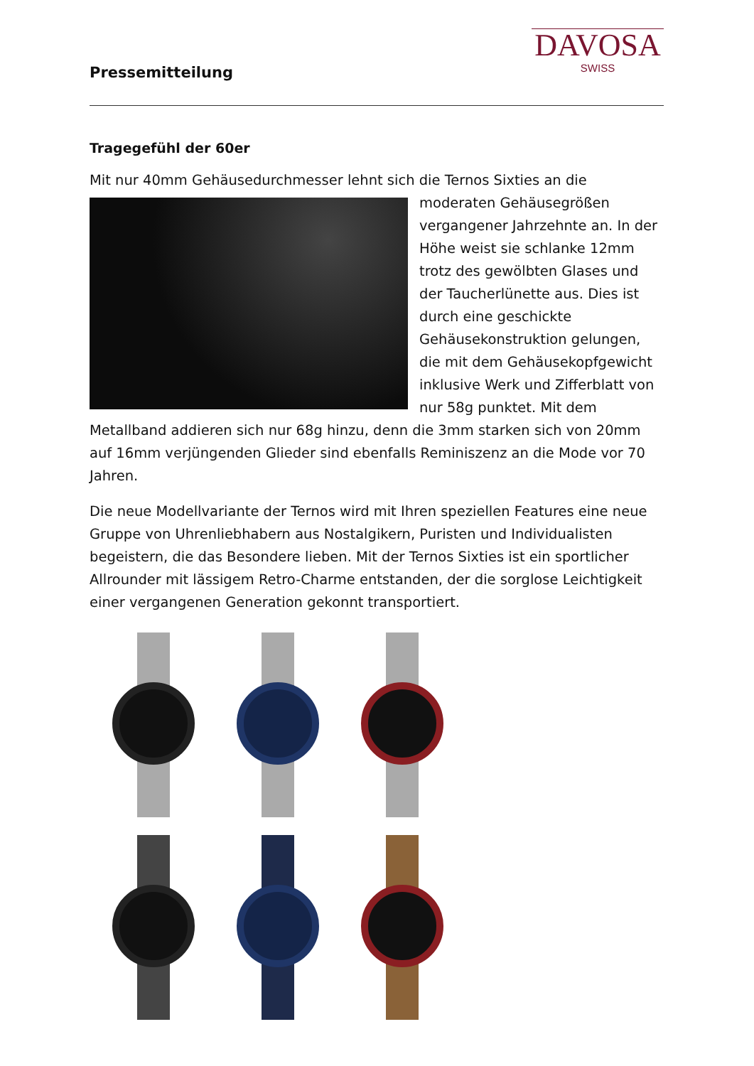Pressemitteilung
DAVOSA
SWISS
Tragegefühl der 60er
Mit nur 40mm Gehäusedurchmesser lehnt sich die Ternos Sixties an die moderaten Gehäusegrößen vergangener Jahrzehnte an. In der Höhe weist sie schlanke 12mm trotz des gewölbten Glases und der Taucherlünette aus. Dies ist durch eine geschickte Gehäusekonstruktion gelungen, die mit dem Gehäusekopfgewicht inklusive Werk und Zifferblatt von nur 58g punktet. Mit dem Metallband addieren sich nur 68g hinzu, denn die 3mm starken sich von 20mm auf 16mm verjüngenden Glieder sind ebenfalls Reminiszenz an die Mode vor 70 Jahren.
Die neue Modellvariante der Ternos wird mit Ihren speziellen Features eine neue Gruppe von Uhrenliebhabern aus Nostalgikern, Puristen und Individualisten begeistern, die das Besondere lieben. Mit der Ternos Sixties ist ein sportlicher Allrounder mit lässigem Retro-Charme entstanden, der die sorglose Leichtigkeit einer vergangenen Generation gekonnt transportiert.